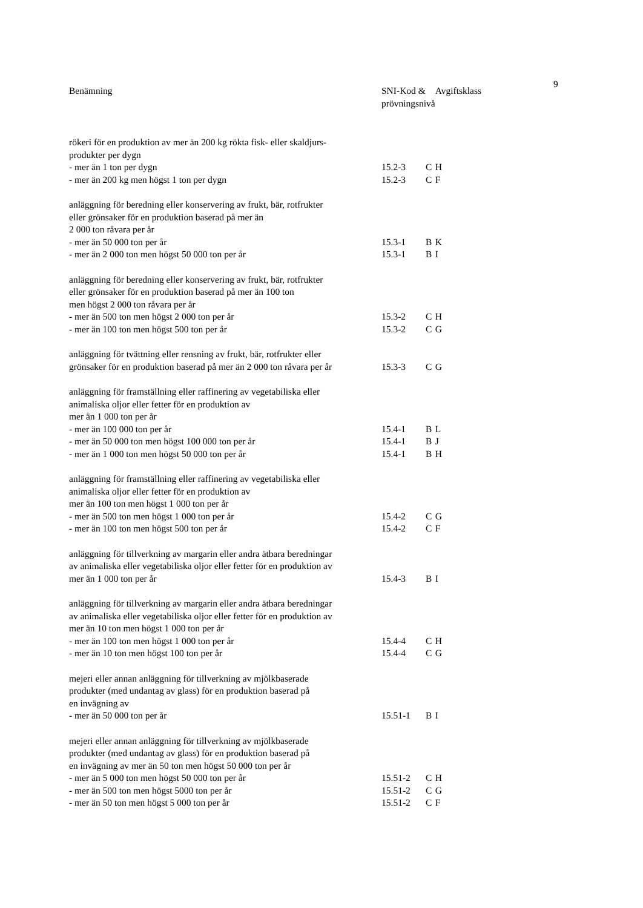9
| Benämning | SNI-Kod & prövningsnivå | | Avgiftsklass |
| --- | --- | --- | --- |
| rökeri för en produktion av mer än 200 kg rökta fisk- eller skaldjurs- produkter per dygn | | | |
| - mer än 1 ton per dygn | 15.2-3 | C | H |
| - mer än 200 kg men högst 1 ton per dygn | 15.2-3 | C | F |
| anläggning för beredning eller konservering av frukt, bär, rotfrukter eller grönsaker för en produktion baserad på mer än 2 000 ton råvara per år | | | |
| - mer än 50 000 ton per år | 15.3-1 | B | K |
| - mer än 2 000 ton men högst 50 000 ton per år | 15.3-1 | B | I |
| anläggning för beredning eller konservering av frukt, bär, rotfrukter eller grönsaker för en produktion baserad på mer än 100 ton men högst 2 000 ton råvara per år | | | |
| - mer än 500 ton men högst 2 000 ton per år | 15.3-2 | C | H |
| - mer än 100 ton men högst 500 ton per år | 15.3-2 | C | G |
| anläggning för tvättning eller rensning av frukt, bär, rotfrukter eller grönsaker för en produktion baserad på mer än 2 000 ton råvara per år | 15.3-3 | C | G |
| anläggning för framställning eller raffinering av vegetabiliska eller animaliska oljor eller fetter för en produktion av mer än 1 000 ton per år | | | |
| - mer än 100 000 ton per år | 15.4-1 | B | L |
| - mer än 50 000 ton men högst 100 000 ton per år | 15.4-1 | B | J |
| - mer än 1 000 ton men högst 50 000 ton per år | 15.4-1 | B | H |
| anläggning för framställning eller raffinering av vegetabiliska eller animaliska oljor eller fetter för en produktion av mer än 100 ton men högst 1 000 ton per år | | | |
| - mer än 500 ton men högst 1 000 ton per år | 15.4-2 | C | G |
| - mer än 100 ton men högst 500 ton per år | 15.4-2 | C | F |
| anläggning för tillverkning av margarin eller andra ätbara beredningar av animaliska eller vegetabiliska oljor eller fetter för en produktion av mer än 1 000 ton per år | 15.4-3 | B | I |
| anläggning för tillverkning av margarin eller andra ätbara beredningar av animaliska eller vegetabiliska oljor eller fetter för en produktion av mer än 10 ton men högst 1 000 ton per år | | | |
| - mer än 100 ton men högst 1 000 ton per år | 15.4-4 | C | H |
| - mer än 10 ton men högst 100 ton per år | 15.4-4 | C | G |
| mejeri eller annan anläggning för tillverkning av mjölkbaserade produkter (med undantag av glass) för en produktion baserad på en invägning av | | | |
| - mer än 50 000 ton per år | 15.51-1 | B | I |
| mejeri eller annan anläggning för tillverkning av mjölkbaserade produkter (med undantag av glass) för en produktion baserad på en invägning av mer än 50 ton men högst 50 000 ton per år | | | |
| - mer än 5 000 ton men högst 50 000 ton per år | 15.51-2 | C | H |
| - mer än 500 ton men högst 5000 ton per år | 15.51-2 | C | G |
| - mer än 50 ton men högst 5 000 ton per år | 15.51-2 | C | F |